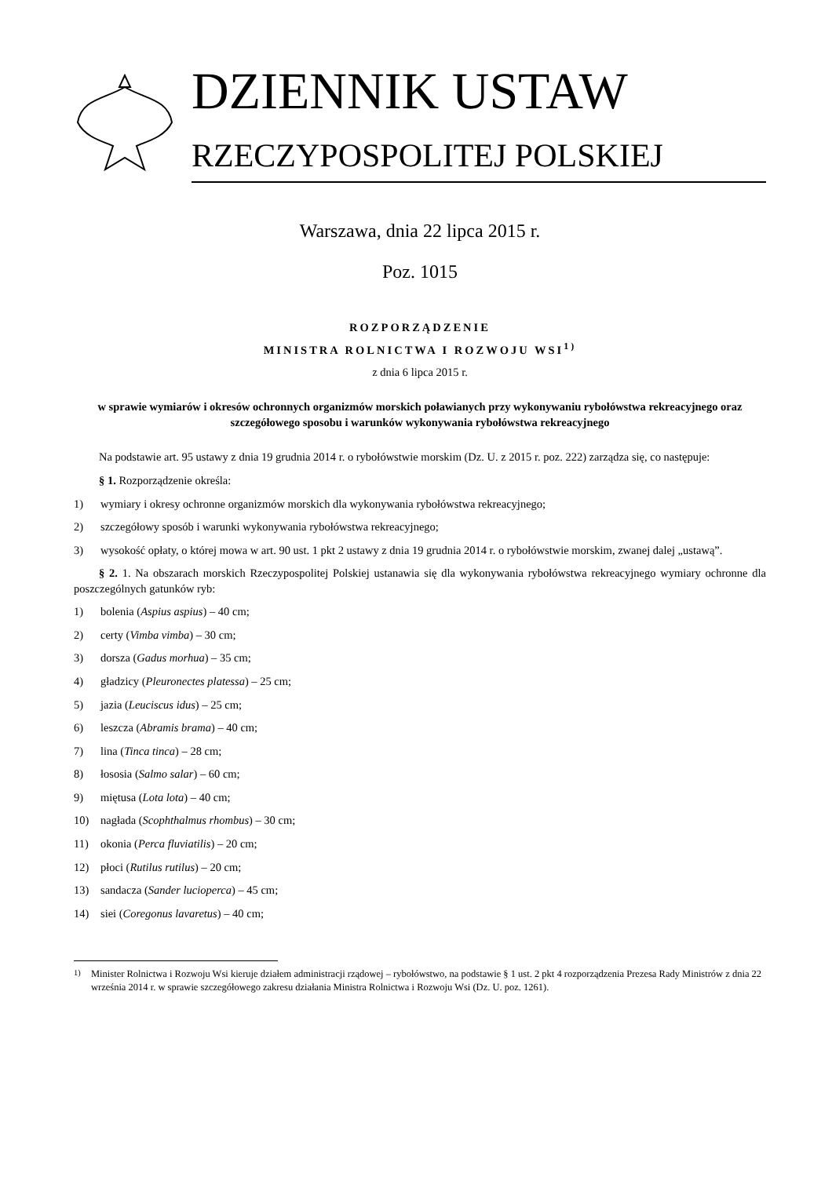DZIENNIK USTAW
RZECZYPOSPOLITEJ POLSKIEJ
Warszawa, dnia 22 lipca 2015 r.
Poz. 1015
ROZPORZĄDZENIE
MINISTRA ROLNICTWA I ROZWOJU WSI<sup>1)</sup>
z dnia 6 lipca 2015 r.
w sprawie wymiarów i okresów ochronnych organizmów morskich poławianych przy wykonywaniu rybołówstwa rekreacyjnego oraz szczegółowego sposobu i warunków wykonywania rybołówstwa rekreacyjnego
Na podstawie art. 95 ustawy z dnia 19 grudnia 2014 r. o rybołówstwie morskim (Dz. U. z 2015 r. poz. 222) zarządza się, co następuje:
§ 1. Rozporządzenie określa:
1) wymiary i okresy ochronne organizmów morskich dla wykonywania rybołówstwa rekreacyjnego;
2) szczegółowy sposób i warunki wykonywania rybołówstwa rekreacyjnego;
3) wysokość opłaty, o której mowa w art. 90 ust. 1 pkt 2 ustawy z dnia 19 grudnia 2014 r. o rybołówstwie morskim, zwanej dalej „ustawą”.
§ 2. 1. Na obszarach morskich Rzeczypospolitej Polskiej ustanawia się dla wykonywania rybołówstwa rekreacyjnego wymiary ochronne dla poszczególnych gatunków ryb:
1) bolenia (Aspius aspius) – 40 cm;
2) certy (Vimba vimba) – 30 cm;
3) dorsza (Gadus morhua) – 35 cm;
4) gładzicy (Pleuronectes platessa) – 25 cm;
5) jazia (Leuciscus idus) – 25 cm;
6) leszcza (Abramis brama) – 40 cm;
7) lina (Tinca tinca) – 28 cm;
8) łososia (Salmo salar) – 60 cm;
9) miętusa (Lota lota) – 40 cm;
10) nagłada (Scophthalmus rhombus) – 30 cm;
11) okonia (Perca fluviatilis) – 20 cm;
12) płoci (Rutilus rutilus) – 20 cm;
13) sandacza (Sander lucioperca) – 45 cm;
14) siei (Coregonus lavaretus) – 40 cm;
<sup>1)</sup> Minister Rolnictwa i Rozwoju Wsi kieruje działem administracji rządowej – rybołówstwo, na podstawie § 1 ust. 2 pkt 4 rozporządzenia Prezesa Rady Ministrów z dnia 22 września 2014 r. w sprawie szczegółowego zakresu działania Ministra Rolnictwa i Rozwoju Wsi (Dz. U. poz. 1261).